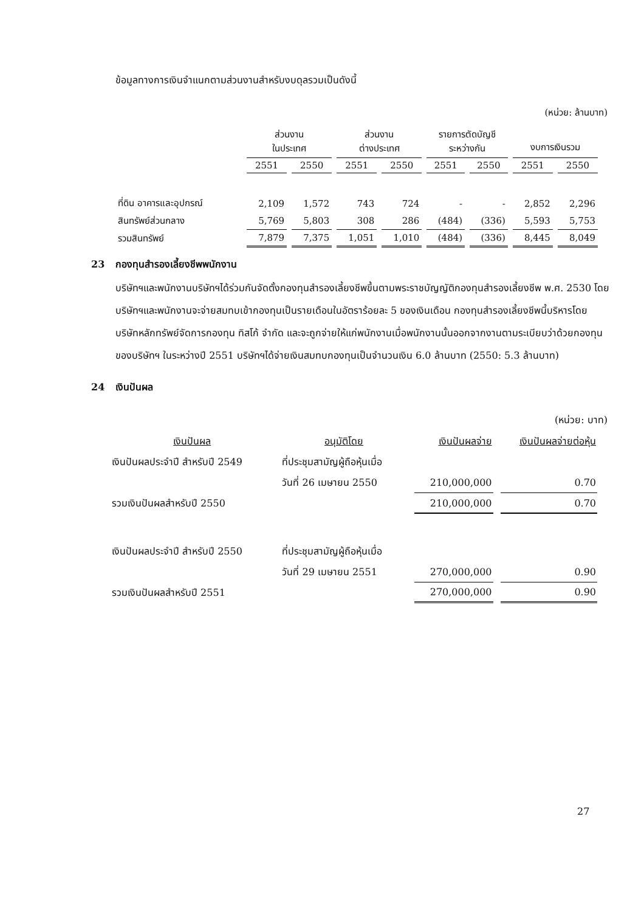ข้อมูลทางการเงินจำแนกตามส่วนงานสำหรับงบดุลรวมเป็นดังนี้
(หน่วย: ล้านบาท)
| | ส่วนงาน ในประเทศ | | ส่วนงาน ต่างประเทศ | | รายการตัดบัญชี ระหว่างกัน | | งบการเงินรวม | |
| --- | --- | --- | --- | --- | --- | --- | --- | --- |
| | 2551 | 2550 | 2551 | 2550 | 2551 | 2550 | 2551 | 2550 |
| ที่ดิน อาคารและอุปกรณ์ | 2,109 | 1,572 | 743 | 724 | - | - | 2,852 | 2,296 |
| สินทรัพย์ส่วนกลาง | 5,769 | 5,803 | 308 | 286 | (484) | (336) | 5,593 | 5,753 |
| รวมสินทรัพย์ | 7,879 | 7,375 | 1,051 | 1,010 | (484) | (336) | 8,445 | 8,049 |
23 กองทุนสำรองเลี้ยงชีพพนักงาน
บริษัทฯและพนักงานบริษัทฯได้ร่วมกันจัดตั้งกองทุนสำรองเลี้ยงชีพขึ้นตามพระราชบัญญัติกองทุนสำรองเลี้ยงชีพ พ.ศ. 2530 โดยบริษัทฯและพนักงานจะจ่ายสมทบเข้ากองทุนเป็นรายเดือนในอัตราร้อยละ 5 ของเงินเดือน กองทุนสำรองเลี้ยงชีพนี้บริหารโดยบริษัทหลักทรัพย์จัดการกองทุน ทิสโก้ จำกัด และจะถูกจ่ายให้แก่พนักงานเมื่อพนักงานนั้นออกจากงานตามระเบียบว่าด้วยกองทุนของบริษัทฯ ในระหว่างปี 2551 บริษัทฯได้จ่ายเงินสมทบกองทุนเป็นจำนวนเงิน 6.0 ล้านบาท (2550: 5.3 ล้านบาท)
24 เงินปันผล
(หน่วย: บาท)
| เงินปันผล | อนุมัติโดย | เงินปันผลจ่าย | เงินปันผลจ่ายต่อหุ้น |
| เงินปันผลประจำปี สำหรับปี 2549 | ที่ประชุมสามัญผู้ถือหุ้นเมื่อ | | |
| | วันที่ 26 เมษายน 2550 | 210,000,000 | 0.70 |
| รวมเงินปันผลสำหรับปี 2550 | | 210,000,000 | 0.70 |
| เงินปันผลประจำปี สำหรับปี 2550 | ที่ประชุมสามัญผู้ถือหุ้นเมื่อ | | |
| | วันที่ 29 เมษายน 2551 | 270,000,000 | 0.90 |
| รวมเงินปันผลสำหรับปี 2551 | | 270,000,000 | 0.90 |
27